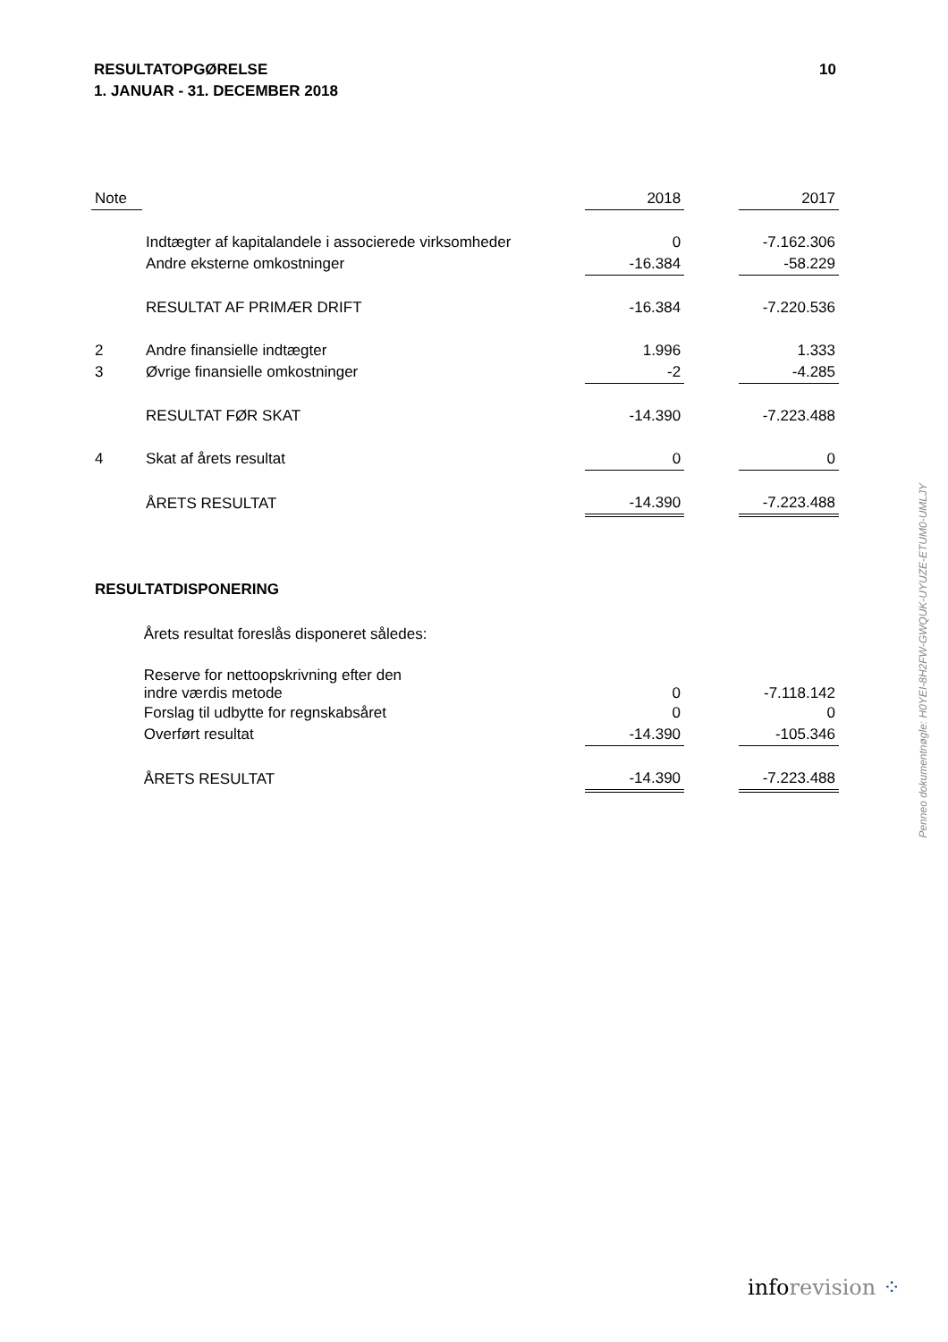10 RESULTATOPGØRELSE
1. JANUAR - 31. DECEMBER 2018
| Note | | 2018 | | 2017 |
| --- | --- | --- | --- | --- |
| | Indtægter af kapitalandele i associerede virksomheder | 0 | | -7.162.306 |
| | Andre eksterne omkostninger | -16.384 | | -58.229 |
| | RESULTAT AF PRIMÆR DRIFT | -16.384 | | -7.220.536 |
| 2 | Andre finansielle indtægter | 1.996 | | 1.333 |
| 3 | Øvrige finansielle omkostninger | -2 | | -4.285 |
| | RESULTAT FØR SKAT | -14.390 | | -7.223.488 |
| 4 | Skat af årets resultat | 0 | | 0 |
| | ÅRETS RESULTAT | -14.390 | | -7.223.488 |
| RESULTATDISPONERING | | | | |
| | Årets resultat foreslås disponeret således: | | | |
| | Reserve for nettoopskrivning efter den indre værdis metode | 0 | | -7.118.142 |
| | Forslag til udbytte for regnskabsåret | 0 | | 0 |
| | Overført resultat | -14.390 | | -105.346 |
| | ÅRETS RESULTAT | -14.390 | | -7.223.488 |
Penneo dokumentnøgle: H0YEI-8H2FW-GWQUK-UYUZE-ETUM0-UMLJY
inforevision ⁘